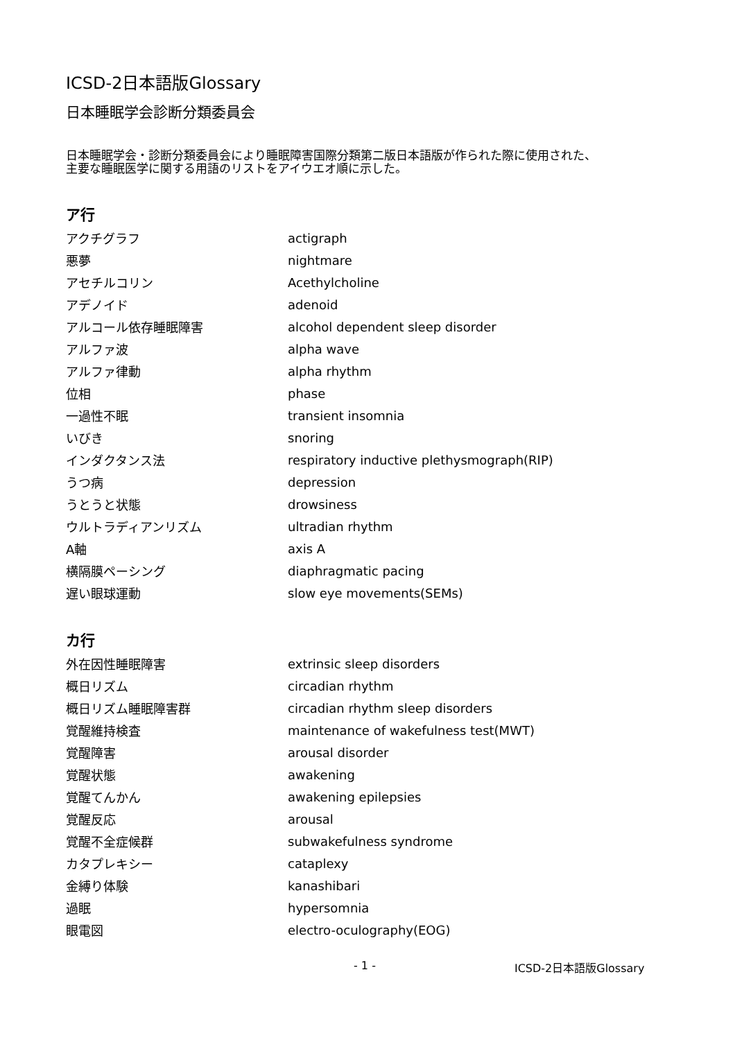ICSD-2日本語版Glossary
日本睡眠学会診断分類委員会
日本睡眠学会・診断分類委員会により睡眠障害国際分類第二版日本語版が作られた際に使用された、主要な睡眠医学に関する用語のリストをアイウエオ順に示した。
ア行
| アクチグラフ | actigraph |
| 悪夢 | nightmare |
| アセチルコリン | Acethylcholine |
| アデノイド | adenoid |
| アルコール依存睡眠障害 | alcohol dependent sleep disorder |
| アルファ波 | alpha wave |
| アルファ律動 | alpha rhythm |
| 位相 | phase |
| 一過性不眠 | transient insomnia |
| いびき | snoring |
| インダクタンス法 | respiratory inductive plethysmograph(RIP) |
| うつ病 | depression |
| うとうと状態 | drowsiness |
| ウルトラディアンリズム | ultradian rhythm |
| A軸 | axis A |
| 横隔膜ペーシング | diaphragmatic pacing |
| 遅い眼球運動 | slow eye movements(SEMs) |
カ行
| 外在因性睡眠障害 | extrinsic sleep disorders |
| 概日リズム | circadian rhythm |
| 概日リズム睡眠障害群 | circadian rhythm sleep disorders |
| 覚醒維持検査 | maintenance of wakefulness test(MWT) |
| 覚醒障害 | arousal disorder |
| 覚醒状態 | awakening |
| 覚醒てんかん | awakening epilepsies |
| 覚醒反応 | arousal |
| 覚醒不全症候群 | subwakefulness syndrome |
| カタプレキシー | cataplexy |
| 金縛り体験 | kanashibari |
| 過眠 | hypersomnia |
| 眼電図 | electro-oculography(EOG) |
- 1 - ICSD-2日本語版Glossary